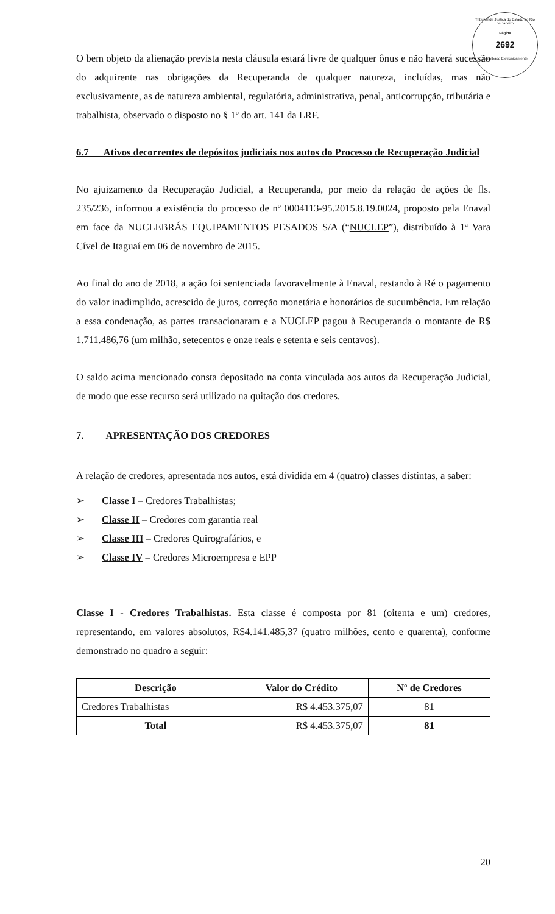Tribunal de Justiça do Estado do Rio de Janeiro
Página
2692
Carimbado Eletronicamente
O bem objeto da alienação prevista nesta cláusula estará livre de qualquer ônus e não haverá sucessão do adquirente nas obrigações da Recuperanda de qualquer natureza, incluídas, mas não exclusivamente, as de natureza ambiental, regulatória, administrativa, penal, anticorrupção, tributária e trabalhista, observado o disposto no § 1º do art. 141 da LRF.
6.7 Ativos decorrentes de depósitos judiciais nos autos do Processo de Recuperação Judicial
No ajuizamento da Recuperação Judicial, a Recuperanda, por meio da relação de ações de fls. 235/236, informou a existência do processo de nº 0004113-95.2015.8.19.0024, proposto pela Enaval em face da NUCLEBRÁS EQUIPAMENTOS PESADOS S/A (“NUCLEP”), distribuído à 1ª Vara Cível de Itaguaí em 06 de novembro de 2015.
Ao final do ano de 2018, a ação foi sentenciada favoravelmente à Enaval, restando à Ré o pagamento do valor inadimplido, acrescido de juros, correção monetária e honorários de sucumbência. Em relação a essa condenação, as partes transacionaram e a NUCLEP pagou à Recuperanda o montante de R$ 1.711.486,76 (um milhão, setecentos e onze reais e setenta e seis centavos).
O saldo acima mencionado consta depositado na conta vinculada aos autos da Recuperação Judicial, de modo que esse recurso será utilizado na quitação dos credores.
7. APRESENTAÇÃO DOS CREDORES
A relação de credores, apresentada nos autos, está dividida em 4 (quatro) classes distintas, a saber:
➢ Classe I – Credores Trabalhistas;
➢ Classe II – Credores com garantia real
➢ Classe III – Credores Quirografários, e
➢ Classe IV – Credores Microempresa e EPP
Classe I - Credores Trabalhistas. Esta classe é composta por 81 (oitenta e um) credores, representando, em valores absolutos, R$4.141.485,37 (quatro milhões, cento e quarenta), conforme demonstrado no quadro a seguir:
| Descrição | Valor do Crédito | Nº de Credores |
| --- | --- | --- |
| Credores Trabalhistas | R$ 4.453.375,07 | 81 |
| Total | R$ 4.453.375,07 | 81 |
20